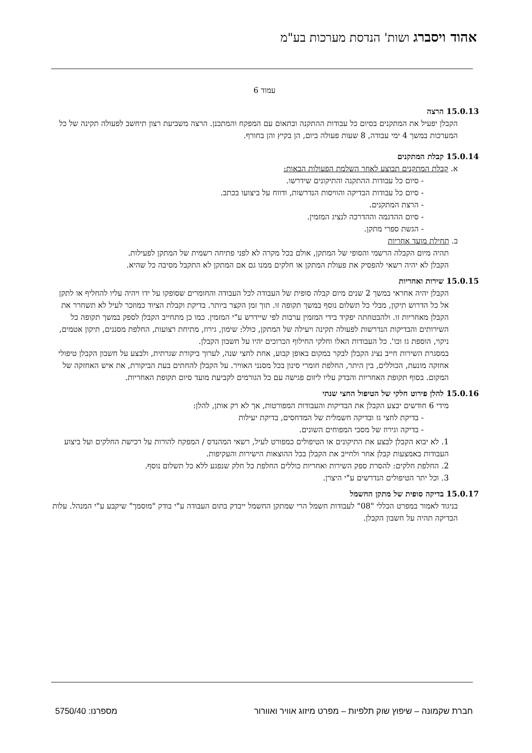אהוד ויסברג ושות' הנדסת מערכות בע"מ
עמוד 6
15.0.13 הרצה
הקבלן יפעיל את המתקנים בסיום כל עבודות ההתקנה ובתאום עם המפקח והמתכנן. הרצה משביעת רצון תיחשב לפעולה תקינה של כל המערכות במשך 4 ימי עבודה, 8 שעות פעולה ביום, הן בקיץ והן בחורף.
15.0.14 קבלת המתקנים
א. קבלת המתקנים תבוצע לאחר השלמת הפעולות הבאות:
- סיום כל עבודות ההתקנה והתיקונים שידרשו.
- סיום כל עבודות הבדיקה והוויסות הנדרשות, ודווח על ביצועו בכתב.
- הרצת המתקנים.
- סיום ההדגמה וההדרכה לנציג המזמין.
- הגשת ספרי מתקן.
ב. תחילת מועד אחריות
תהיה מיום הקבלה הרשמי והסופי של המתקן, אולם בכל מקרה לא לפני פתיחה רשמית של המתקן לפעילות. הקבלן לא יהיה רשאי להפסיק את פעולת המתקן או חלקים ממנו גם אם המתקן לא התקבל מסיבה כל שהיא.
15.0.15 שירות ואחריות
הקבלן יהיה אחראי במשך 2 שנים מיום קבלה סופית של העבודה לכל העבודה והחומרים שסופקו על ידו ויהיה עליו להחליף או לתקן אל כל הדרוש תיקון, מבלי כל תשלום נוסף במשך תקופה זו. תוך זמן הקצר ביותר. בדיקת וקבלת הציוד כמוזכר לעיל לא תשחרר את הקבלן מאחריות זו. ולהבטחתה יפקיד בידי המזמין ערבות לפי שיידרש ע"י המזמין. כמו כן מתחייב הקבלן לספק במשך תקופה כל השירותים והבדיקות הנדרשות לפעולה תקינה ויעילה של המתקן, כולל: שימון, גירוז, מתיחת רצועות, החלפת מסננים, תיקון אטמים, ניקוי, הוספת גז וכו'. כל העבודות האלו וחלקי החילוף הכרוכים יהיו על חשבון הקבלן.
במסגרת השירות חייב נציג הקבלן לבקר במקום באופן קבוע, אחת לחצי שנה, לערוך ביקורת שגרתית, ולבצע על חשבון הקבלן טיפולי אחזקה מונעת, הכוללים, בין היתר, החלפת חומרי סינון בכל מסנני האוויר. על הקבלן להחתים בעת הביקורת, את איש האחזקה של המקום. בסוף תקופת האחריות והבדק עליו ליזום פגישה עם כל הגורמים לקביעת מועד סיום תקופת האחריות.
15.0.16 להלן פירוט חלקי של הטיפול החצי שנתי
מידי 6 חודשים יבצע הקבלן את הבדיקות והעבודות המפורטות, אך לא רק אותן, להלן:
- בדיקת לחצי גז ובדיקה חשמלית של המדחסים, בדיקת יעילות
- בדיקה וגירוז של מסבי המפוחים השונים.
1. לא יבוא הקבלן לבצע את התיקונים או הטיפולים כמפורט לעיל, רשאי המהנדס / המפקח להורות על רכישת החלקים ועל ביצוע העבודות באמצעות קבלן אחר ולחייב את הקבלן בכל ההוצאות הישירות והעקיפות.
2. החלפת חלקים: להסרת ספק השירות ואחריות כוללים החלפת כל חלק שנפגע ללא כל תשלום נוסף.
3. וכל יתר הטיפולים הנדרשים ע"י היצרן.
15.0.17 בדיקה סופית של מתקן החשמל
בניגוד לאמור במפרט הכללי "08" לעבודות חשמל הרי שמתקן החשמל ייבדק בתום העבודה ע"י בודק "מוסמך" שיקבע ע"י המנהל. עלות הבדיקה תהיה על חשבון הקבלן.
חברת שקמונה – שיפוץ שוק תלפיות – מפרט מיזוג אוויר ואוורור מספרנו: 5750/40